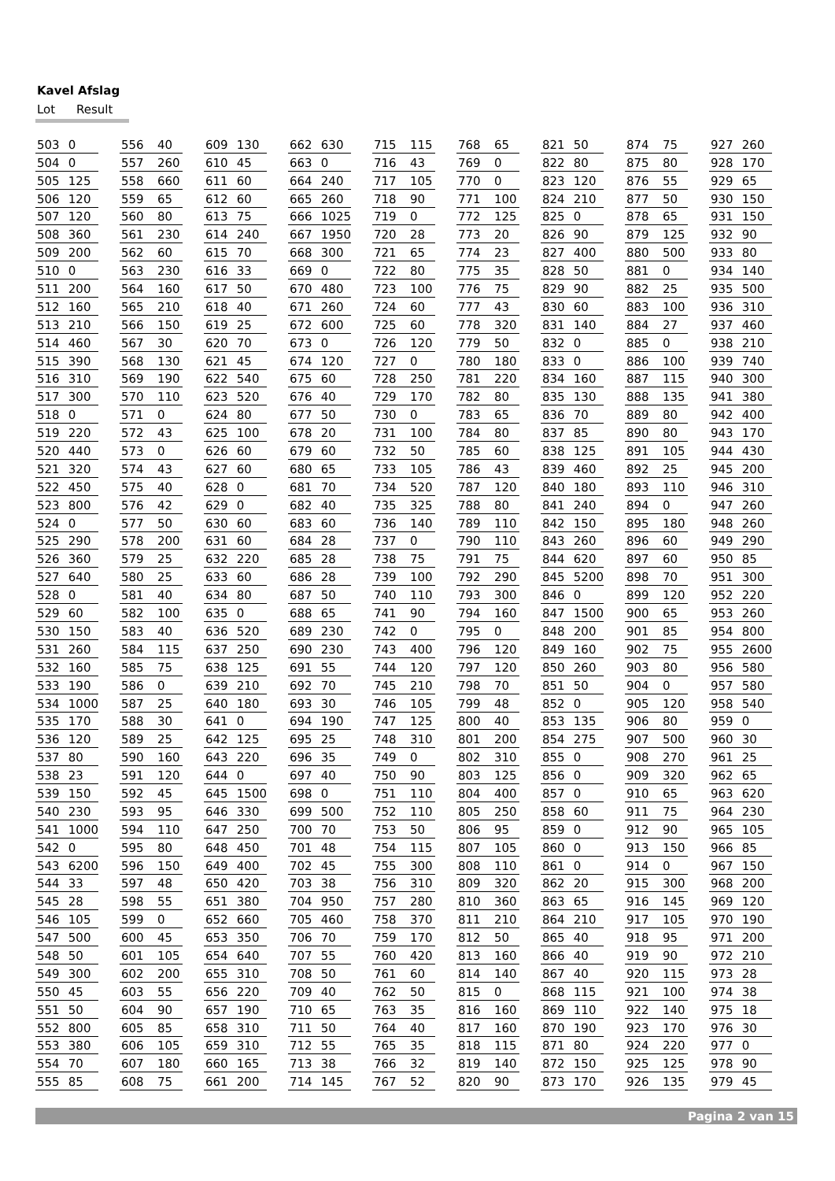Kavel Afslag
Lot Result
| 503 | 0 |
| 504 | 0 |
| 505 | 125 |
| 506 | 120 |
| 507 | 120 |
| 508 | 360 |
| 509 | 200 |
| 510 | 0 |
| 511 | 200 |
| 512 | 160 |
| 513 | 210 |
| 514 | 460 |
| 515 | 390 |
| 516 | 310 |
| 517 | 300 |
| 518 | 0 |
| 519 | 220 |
| 520 | 440 |
| 521 | 320 |
| 522 | 450 |
| 523 | 800 |
| 524 | 0 |
| 525 | 290 |
| 526 | 360 |
| 527 | 640 |
| 528 | 0 |
| 529 | 60 |
| 530 | 150 |
| 531 | 260 |
| 532 | 160 |
| 533 | 190 |
| 534 | 1000 |
| 535 | 170 |
| 536 | 120 |
| 537 | 80 |
| 538 | 23 |
| 539 | 150 |
| 540 | 230 |
| 541 | 1000 |
| 542 | 0 |
| 543 | 6200 |
| 544 | 33 |
| 545 | 28 |
| 546 | 105 |
| 547 | 500 |
| 548 | 50 |
| 549 | 300 |
| 550 | 45 |
| 551 | 50 |
| 552 | 800 |
| 553 | 380 |
| 554 | 70 |
| 555 | 85 |
| 556 | 40 |
| 557 | 260 |
| 558 | 660 |
| 559 | 65 |
| 560 | 80 |
| 561 | 230 |
| 562 | 60 |
| 563 | 230 |
| 564 | 160 |
| 565 | 210 |
| 566 | 150 |
| 567 | 30 |
| 568 | 130 |
| 569 | 190 |
| 570 | 110 |
| 571 | 0 |
| 572 | 43 |
| 573 | 0 |
| 574 | 43 |
| 575 | 40 |
| 576 | 42 |
| 577 | 50 |
| 578 | 200 |
| 579 | 25 |
| 580 | 25 |
| 581 | 40 |
| 582 | 100 |
| 583 | 40 |
| 584 | 115 |
| 585 | 75 |
| 586 | 0 |
| 587 | 25 |
| 588 | 30 |
| 589 | 25 |
| 590 | 160 |
| 591 | 120 |
| 592 | 45 |
| 593 | 95 |
| 594 | 110 |
| 595 | 80 |
| 596 | 150 |
| 597 | 48 |
| 598 | 55 |
| 599 | 0 |
| 600 | 45 |
| 601 | 105 |
| 602 | 200 |
| 603 | 55 |
| 604 | 90 |
| 605 | 85 |
| 606 | 105 |
| 607 | 180 |
| 608 | 75 |
| 609 | 130 |
| 610 | 45 |
| 611 | 60 |
| 612 | 60 |
| 613 | 75 |
| 614 | 240 |
| 615 | 70 |
| 616 | 33 |
| 617 | 50 |
| 618 | 40 |
| 619 | 25 |
| 620 | 70 |
| 621 | 45 |
| 622 | 540 |
| 623 | 520 |
| 624 | 80 |
| 625 | 100 |
| 626 | 60 |
| 627 | 60 |
| 628 | 0 |
| 629 | 0 |
| 630 | 60 |
| 631 | 60 |
| 632 | 220 |
| 633 | 60 |
| 634 | 80 |
| 635 | 0 |
| 636 | 520 |
| 637 | 250 |
| 638 | 125 |
| 639 | 210 |
| 640 | 180 |
| 641 | 0 |
| 642 | 125 |
| 643 | 220 |
| 644 | 0 |
| 645 | 1500 |
| 646 | 330 |
| 647 | 250 |
| 648 | 450 |
| 649 | 400 |
| 650 | 420 |
| 651 | 380 |
| 652 | 660 |
| 653 | 350 |
| 654 | 640 |
| 655 | 310 |
| 656 | 220 |
| 657 | 190 |
| 658 | 310 |
| 659 | 310 |
| 660 | 165 |
| 661 | 200 |
| 662 | 630 |
| 663 | 0 |
| 664 | 240 |
| 665 | 260 |
| 666 | 1025 |
| 667 | 1950 |
| 668 | 300 |
| 669 | 0 |
| 670 | 480 |
| 671 | 260 |
| 672 | 600 |
| 673 | 0 |
| 674 | 120 |
| 675 | 60 |
| 676 | 40 |
| 677 | 50 |
| 678 | 20 |
| 679 | 60 |
| 680 | 65 |
| 681 | 70 |
| 682 | 40 |
| 683 | 60 |
| 684 | 28 |
| 685 | 28 |
| 686 | 28 |
| 687 | 50 |
| 688 | 65 |
| 689 | 230 |
| 690 | 230 |
| 691 | 55 |
| 692 | 70 |
| 693 | 30 |
| 694 | 190 |
| 695 | 25 |
| 696 | 35 |
| 697 | 40 |
| 698 | 0 |
| 699 | 500 |
| 700 | 70 |
| 701 | 48 |
| 702 | 45 |
| 703 | 38 |
| 704 | 950 |
| 705 | 460 |
| 706 | 70 |
| 707 | 55 |
| 708 | 50 |
| 709 | 40 |
| 710 | 65 |
| 711 | 50 |
| 712 | 55 |
| 713 | 38 |
| 714 | 145 |
| 715 | 115 |
| 716 | 43 |
| 717 | 105 |
| 718 | 90 |
| 719 | 0 |
| 720 | 28 |
| 721 | 65 |
| 722 | 80 |
| 723 | 100 |
| 724 | 60 |
| 725 | 60 |
| 726 | 120 |
| 727 | 0 |
| 728 | 250 |
| 729 | 170 |
| 730 | 0 |
| 731 | 100 |
| 732 | 50 |
| 733 | 105 |
| 734 | 520 |
| 735 | 325 |
| 736 | 140 |
| 737 | 0 |
| 738 | 75 |
| 739 | 100 |
| 740 | 110 |
| 741 | 90 |
| 742 | 0 |
| 743 | 400 |
| 744 | 120 |
| 745 | 210 |
| 746 | 105 |
| 747 | 125 |
| 748 | 310 |
| 749 | 0 |
| 750 | 90 |
| 751 | 110 |
| 752 | 110 |
| 753 | 50 |
| 754 | 115 |
| 755 | 300 |
| 756 | 310 |
| 757 | 280 |
| 758 | 370 |
| 759 | 170 |
| 760 | 420 |
| 761 | 60 |
| 762 | 50 |
| 763 | 35 |
| 764 | 40 |
| 765 | 35 |
| 766 | 32 |
| 767 | 52 |
| 768 | 65 |
| 769 | 0 |
| 770 | 0 |
| 771 | 100 |
| 772 | 125 |
| 773 | 20 |
| 774 | 23 |
| 775 | 35 |
| 776 | 75 |
| 777 | 43 |
| 778 | 320 |
| 779 | 50 |
| 780 | 180 |
| 781 | 220 |
| 782 | 80 |
| 783 | 65 |
| 784 | 80 |
| 785 | 60 |
| 786 | 43 |
| 787 | 120 |
| 788 | 80 |
| 789 | 110 |
| 790 | 110 |
| 791 | 75 |
| 792 | 290 |
| 793 | 300 |
| 794 | 160 |
| 795 | 0 |
| 796 | 120 |
| 797 | 120 |
| 798 | 70 |
| 799 | 48 |
| 800 | 40 |
| 801 | 200 |
| 802 | 310 |
| 803 | 125 |
| 804 | 400 |
| 805 | 250 |
| 806 | 95 |
| 807 | 105 |
| 808 | 110 |
| 809 | 320 |
| 810 | 360 |
| 811 | 210 |
| 812 | 50 |
| 813 | 160 |
| 814 | 140 |
| 815 | 0 |
| 816 | 160 |
| 817 | 160 |
| 818 | 115 |
| 819 | 140 |
| 820 | 90 |
| 821 | 50 |
| 822 | 80 |
| 823 | 120 |
| 824 | 210 |
| 825 | 0 |
| 826 | 90 |
| 827 | 400 |
| 828 | 50 |
| 829 | 90 |
| 830 | 60 |
| 831 | 140 |
| 832 | 0 |
| 833 | 0 |
| 834 | 160 |
| 835 | 130 |
| 836 | 70 |
| 837 | 85 |
| 838 | 125 |
| 839 | 460 |
| 840 | 180 |
| 841 | 240 |
| 842 | 150 |
| 843 | 260 |
| 844 | 620 |
| 845 | 5200 |
| 846 | 0 |
| 847 | 1500 |
| 848 | 200 |
| 849 | 160 |
| 850 | 260 |
| 851 | 50 |
| 852 | 0 |
| 853 | 135 |
| 854 | 275 |
| 855 | 0 |
| 856 | 0 |
| 857 | 0 |
| 858 | 60 |
| 859 | 0 |
| 860 | 0 |
| 861 | 0 |
| 862 | 20 |
| 863 | 65 |
| 864 | 210 |
| 865 | 40 |
| 866 | 40 |
| 867 | 40 |
| 868 | 115 |
| 869 | 110 |
| 870 | 190 |
| 871 | 80 |
| 872 | 150 |
| 873 | 170 |
| 874 | 75 |
| 875 | 80 |
| 876 | 55 |
| 877 | 50 |
| 878 | 65 |
| 879 | 125 |
| 880 | 500 |
| 881 | 0 |
| 882 | 25 |
| 883 | 100 |
| 884 | 27 |
| 885 | 0 |
| 886 | 100 |
| 887 | 115 |
| 888 | 135 |
| 889 | 80 |
| 890 | 80 |
| 891 | 105 |
| 892 | 25 |
| 893 | 110 |
| 894 | 0 |
| 895 | 180 |
| 896 | 60 |
| 897 | 60 |
| 898 | 70 |
| 899 | 120 |
| 900 | 65 |
| 901 | 85 |
| 902 | 75 |
| 903 | 80 |
| 904 | 0 |
| 905 | 120 |
| 906 | 80 |
| 907 | 500 |
| 908 | 270 |
| 909 | 320 |
| 910 | 65 |
| 911 | 75 |
| 912 | 90 |
| 913 | 150 |
| 914 | 0 |
| 915 | 300 |
| 916 | 145 |
| 917 | 105 |
| 918 | 95 |
| 919 | 90 |
| 920 | 115 |
| 921 | 100 |
| 922 | 140 |
| 923 | 170 |
| 924 | 220 |
| 925 | 125 |
| 926 | 135 |
| 927 | 260 |
| 928 | 170 |
| 929 | 65 |
| 930 | 150 |
| 931 | 150 |
| 932 | 90 |
| 933 | 80 |
| 934 | 140 |
| 935 | 500 |
| 936 | 310 |
| 937 | 460 |
| 938 | 210 |
| 939 | 740 |
| 940 | 300 |
| 941 | 380 |
| 942 | 400 |
| 943 | 170 |
| 944 | 430 |
| 945 | 200 |
| 946 | 310 |
| 947 | 260 |
| 948 | 260 |
| 949 | 290 |
| 950 | 85 |
| 951 | 300 |
| 952 | 220 |
| 953 | 260 |
| 954 | 800 |
| 955 | 2600 |
| 956 | 580 |
| 957 | 580 |
| 958 | 540 |
| 959 | 0 |
| 960 | 30 |
| 961 | 25 |
| 962 | 65 |
| 963 | 620 |
| 964 | 230 |
| 965 | 105 |
| 966 | 85 |
| 967 | 150 |
| 968 | 200 |
| 969 | 120 |
| 970 | 190 |
| 971 | 200 |
| 972 | 210 |
| 973 | 28 |
| 974 | 38 |
| 975 | 18 |
| 976 | 30 |
| 977 | 0 |
| 978 | 90 |
| 979 | 45 |
Pagina 2 van 15